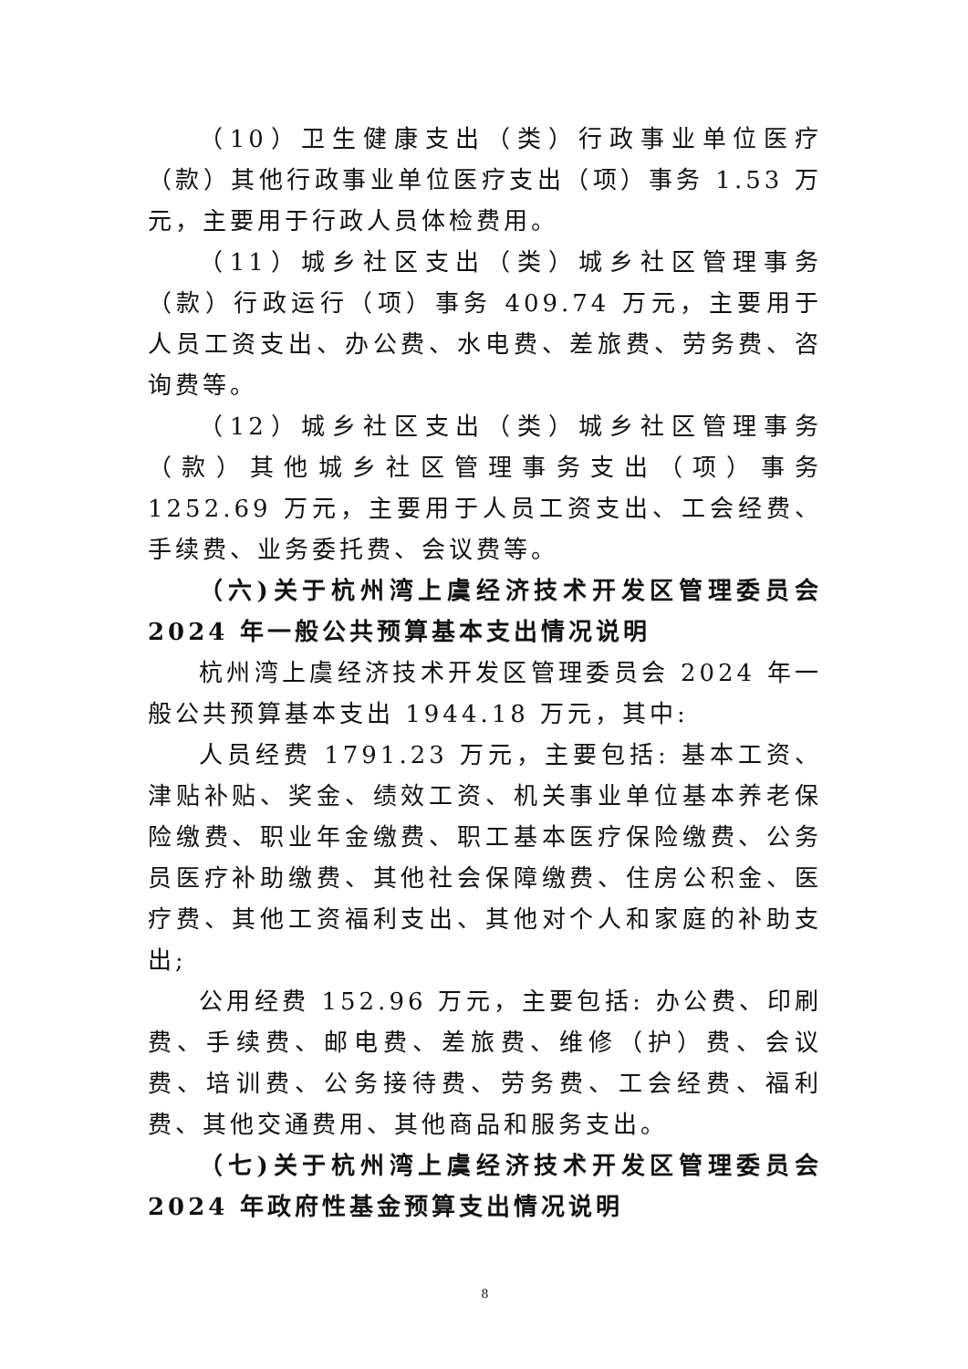（10）卫生健康支出（类）行政事业单位医疗（款）其他行政事业单位医疗支出（项）事务 1.53 万元，主要用于行政人员体检费用。
（11）城乡社区支出（类）城乡社区管理事务（款）行政运行（项）事务 409.74 万元，主要用于人员工资支出、办公费、水电费、差旅费、劳务费、咨询费等。
（12）城乡社区支出（类）城乡社区管理事务（款）其他城乡社区管理事务支出（项）事务 1252.69 万元，主要用于人员工资支出、工会经费、手续费、业务委托费、会议费等。
（六)关于杭州湾上虞经济技术开发区管理委员会 2024 年一般公共预算基本支出情况说明
杭州湾上虞经济技术开发区管理委员会 2024 年一般公共预算基本支出 1944.18 万元，其中:
人员经费 1791.23 万元，主要包括: 基本工资、津贴补贴、奖金、绩效工资、机关事业单位基本养老保险缴费、职业年金缴费、职工基本医疗保险缴费、公务员医疗补助缴费、其他社会保障缴费、住房公积金、医疗费、其他工资福利支出、其他对个人和家庭的补助支出;
公用经费 152.96 万元，主要包括: 办公费、印刷费、手续费、邮电费、差旅费、维修（护）费、会议费、培训费、公务接待费、劳务费、工会经费、福利费、其他交通费用、其他商品和服务支出。
（七)关于杭州湾上虞经济技术开发区管理委员会 2024 年政府性基金预算支出情况说明
8